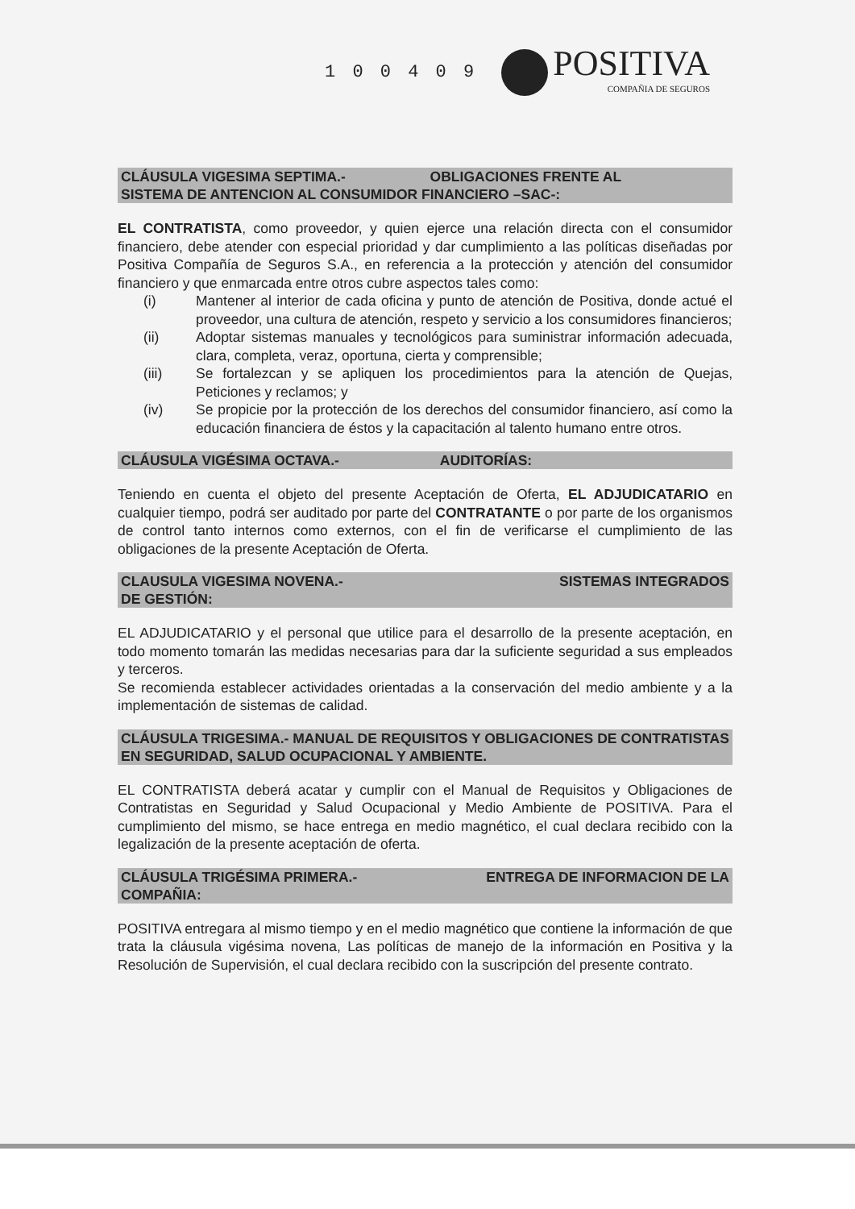1 0 0 4 0 9
POSITIVA
COMPAÑIA DE SEGUROS
CLÁUSULA VIGESIMA SEPTIMA.- OBLIGACIONES FRENTE AL
SISTEMA DE ANTENCION AL CONSUMIDOR FINANCIERO –SAC-:
EL CONTRATISTA, como proveedor, y quien ejerce una relación directa con el consumidor financiero, debe atender con especial prioridad y dar cumplimiento a las políticas diseñadas por Positiva Compañía de Seguros S.A., en referencia a la protección y atención del consumidor financiero y que enmarcada entre otros cubre aspectos tales como:
(i) Mantener al interior de cada oficina y punto de atención de Positiva, donde actué el proveedor, una cultura de atención, respeto y servicio a los consumidores financieros;
(ii) Adoptar sistemas manuales y tecnológicos para suministrar información adecuada, clara, completa, veraz, oportuna, cierta y comprensible;
(iii) Se fortalezcan y se apliquen los procedimientos para la atención de Quejas, Peticiones y reclamos; y
(iv) Se propicie por la protección de los derechos del consumidor financiero, así como la educación financiera de éstos y la capacitación al talento humano entre otros.
CLÁUSULA VIGÉSIMA OCTAVA.- AUDITORÍAS:
Teniendo en cuenta el objeto del presente Aceptación de Oferta, EL ADJUDICATARIO en cualquier tiempo, podrá ser auditado por parte del CONTRATANTE o por parte de los organismos de control tanto internos como externos, con el fin de verificarse el cumplimiento de las obligaciones de la presente Aceptación de Oferta.
CLAUSULA VIGESIMA NOVENA.- SISTEMAS INTEGRADOS
DE GESTIÓN:
EL ADJUDICATARIO y el personal que utilice para el desarrollo de la presente aceptación, en todo momento tomarán las medidas necesarias para dar la suficiente seguridad a sus empleados y terceros.
Se recomienda establecer actividades orientadas a la conservación del medio ambiente y a la implementación de sistemas de calidad.
CLÁUSULA TRIGESIMA.- MANUAL DE REQUISITOS Y OBLIGACIONES DE CONTRATISTAS EN SEGURIDAD, SALUD OCUPACIONAL Y AMBIENTE.
EL CONTRATISTA deberá acatar y cumplir con el Manual de Requisitos y Obligaciones de Contratistas en Seguridad y Salud Ocupacional y Medio Ambiente de POSITIVA. Para el cumplimiento del mismo, se hace entrega en medio magnético, el cual declara recibido con la legalización de la presente aceptación de oferta.
CLÁUSULA TRIGÉSIMA PRIMERA.- ENTREGA DE INFORMACION DE LA
COMPAÑIA:
POSITIVA entregara al mismo tiempo y en el medio magnético que contiene la información de que trata la cláusula vigésima novena, Las políticas de manejo de la información en Positiva y la Resolución de Supervisión, el cual declara recibido con la suscripción del presente contrato.